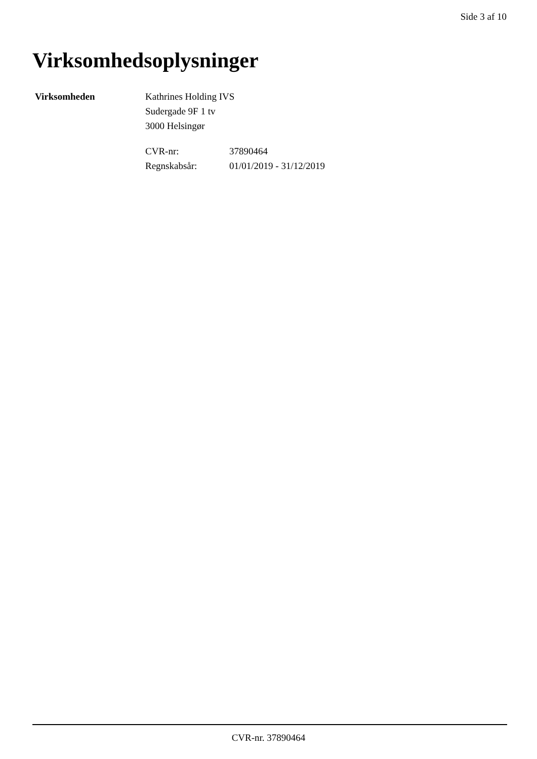Side 3 af 10
Virksomhedsoplysninger
Virksomheden Kathrines Holding IVS
Sudergade 9F 1 tv
3000 Helsingør
| CVR-nr: | 37890464 |
| Regnskabsår: | 01/01/2019 - 31/12/2019 |
CVR-nr. 37890464